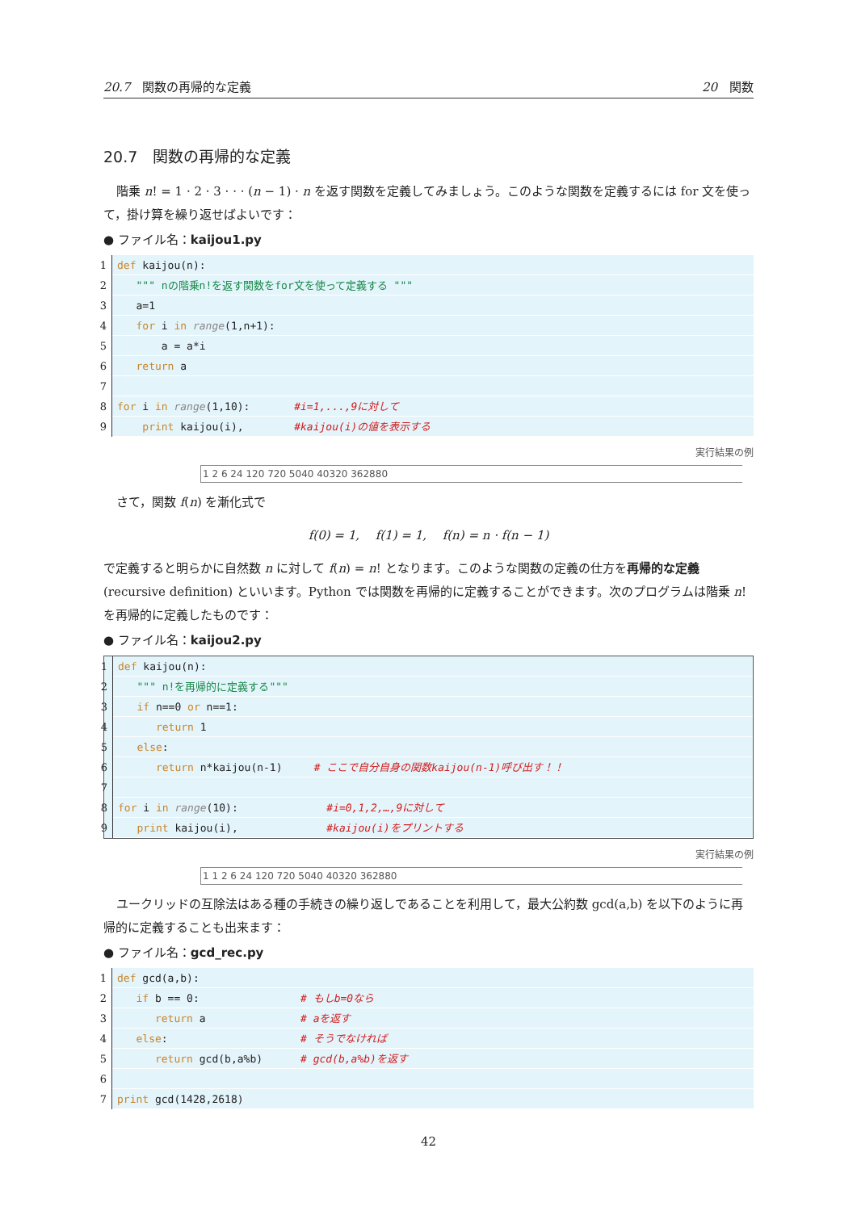20.7　関数の再帰的な定義 20　関数
20.7　関数の再帰的な定義
階乗 n! = 1 · 2 · 3 · · · (n − 1) · n を返す関数を定義してみましょう。このような関数を定義するには for 文を使って，掛け算を繰り返せばよいです：
● ファイル名：kaijou1.py
1 def kaijou(n):
2 """ nの階乗n!を返す関数をfor文を使って定義する """
3 a=1
4 for i in range(1,n+1):
5 a = a*i
6 return a
7
8 for i in range(1,10): #i=1,...,9に対して
9 print kaijou(i), #kaijou(i)の値を表示する
実行結果の例
1 2 6 24 120 720 5040 40320 362880
さて，関数 f(n) を漸化式で
f(0) = 1,　 f(1) = 1,　 f(n) = n · f(n − 1)
で定義すると明らかに自然数 n に対して f(n) = n! となります。このような関数の定義の仕方を再帰的な定義 (recursive definition) といいます。Python では関数を再帰的に定義することができます。次のプログラムは階乗 n! を再帰的に定義したものです：
● ファイル名：kaijou2.py
1 def kaijou(n):
2 """ n!を再帰的に定義する"""
3 if n==0 or n==1:
4 return 1
5 else:
6 return n*kaijou(n-1) # ここで自分自身の関数kaijou(n-1)呼び出す！！
7
8 for i in range(10): #i=0,1,2,…,9に対して
9 print kaijou(i), #kaijou(i)をプリントする
実行結果の例
1 1 2 6 24 120 720 5040 40320 362880
ユークリッドの互除法はある種の手続きの繰り返しであることを利用して，最大公約数 gcd(a,b) を以下のように再帰的に定義することも出来ます：
● ファイル名：gcd_rec.py
1 def gcd(a,b):
2 if b == 0: # もしb=0なら
3 return a # aを返す
4 else: # そうでなければ
5 return gcd(b,a%b) # gcd(b,a%b)を返す
6
7 print gcd(1428,2618)
42